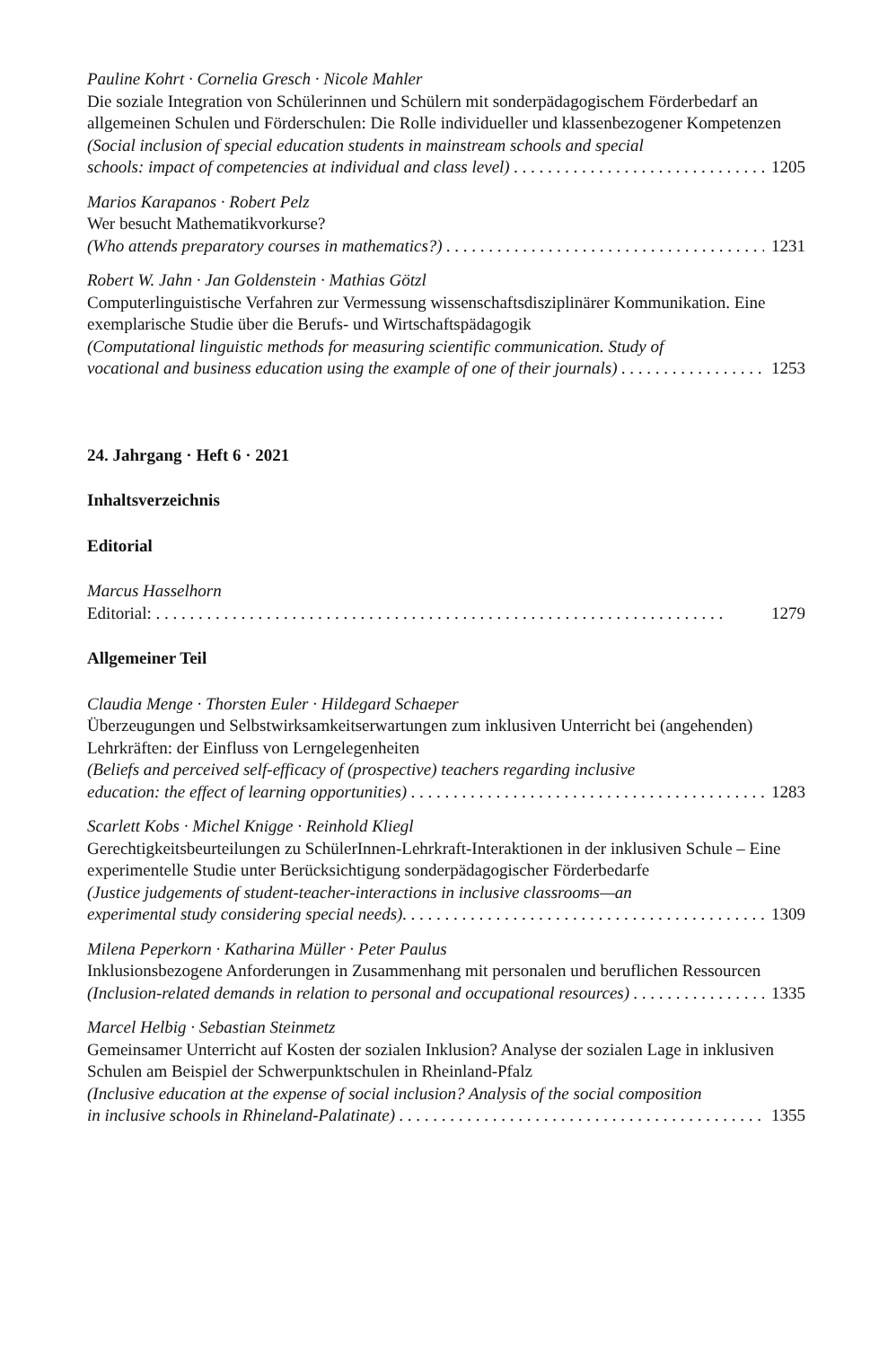Pauline Kohrt · Cornelia Gresch · Nicole Mahler
Die soziale Integration von Schülerinnen und Schülern mit sonderpädagogischem Förderbedarf an allgemeinen Schulen und Förderschulen: Die Rolle individueller und klassenbezogener Kompetenzen
(Social inclusion of special education students in mainstream schools and special
schools: impact of competencies at individual and class level) 1205
Marios Karapanos · Robert Pelz
Wer besucht Mathematikvorkurse?
(Who attends preparatory courses in mathematics?) 1231
Robert W. Jahn · Jan Goldenstein · Mathias Götzl
Computerlinguistische Verfahren zur Vermessung wissenschaftsdisziplinärer Kommunikation. Eine exemplarische Studie über die Berufs- und Wirtschaftspädagogik
(Computational linguistic methods for measuring scientific communication. Study of
vocational and business education using the example of one of their journals) 1253
24. Jahrgang · Heft 6 · 2021
Inhaltsverzeichnis
Editorial
Marcus Hasselhorn
Editorial: 1279
Allgemeiner Teil
Claudia Menge · Thorsten Euler · Hildegard Schaeper
Überzeugungen und Selbstwirksamkeitserwartungen zum inklusiven Unterricht bei (angehenden) Lehrkräften: der Einfluss von Lerngelegenheiten
(Beliefs and perceived self-efficacy of (prospective) teachers regarding inclusive
education: the effect of learning opportunities) 1283
Scarlett Kobs · Michel Knigge · Reinhold Kliegl
Gerechtigkeitsbeurteilungen zu SchülerInnen-Lehrkraft-Interaktionen in der inklusiven Schule – Eine experimentelle Studie unter Berücksichtigung sonderpädagogischer Förderbedarfe
(Justice judgements of student-teacher-interactions in inclusive classrooms—an
experimental study considering special needs). 1309
Milena Peperkorn · Katharina Müller · Peter Paulus
Inklusionsbezogene Anforderungen in Zusammenhang mit personalen und beruflichen Ressourcen
(Inclusion-related demands in relation to personal and occupational resources) 1335
Marcel Helbig · Sebastian Steinmetz
Gemeinsamer Unterricht auf Kosten der sozialen Inklusion? Analyse der sozialen Lage in inklusiven Schulen am Beispiel der Schwerpunktschulen in Rheinland-Pfalz
(Inclusive education at the expense of social inclusion? Analysis of the social composition
in inclusive schools in Rhineland-Palatinate) 1355